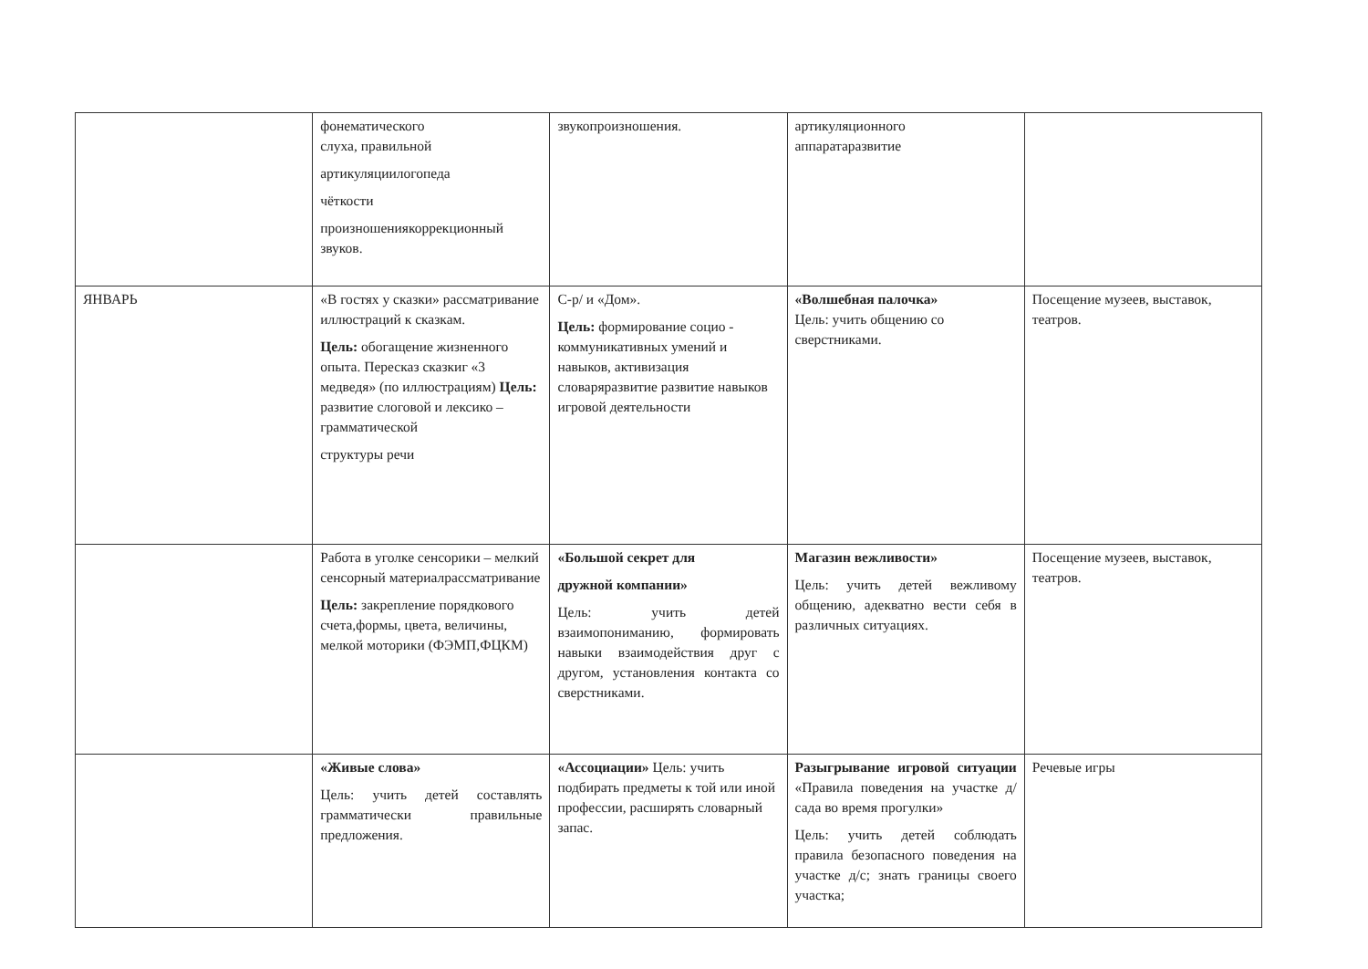| | фонематического слуха, правильной артикуляциилогопеда чёткости произношениякоррекционный звуков. | звукопроизношения. | артикуляционного аппаратаразвитие | |
| ЯНВАРЬ | «В гостях у сказки» рассматривание иллюстраций к сказкам. Цель: обогащение жизненного опыта. Пересказ сказкиг «3 медведя» (по иллюстрациям) Цель: развитие слоговой и лексико –грамматической структуры речи | С-р/ и «Дом». Цель: формирование социо - коммуникативных умений и навыков, активизация словаряразвитие развитие навыков игровой деятельности | «Волшебная палочка» Цель: учить общению со сверстниками. | Посещение музеев, выставок, театров. |
| | Работа в уголке сенсорики – мелкий сенсорный материалрассматривание Цель: закрепление порядкового счета,формы, цвета, величины, мелкой моторики (ФЭМП,ФЦКМ) | «Большой секрет для дружной компании» Цель: учить детей взаимопониманию, формировать навыки взаимодействия друг с другом, установления контакта со сверстниками. | Магазин вежливости» Цель: учить детей вежливому общению, адекватно вести себя в различных ситуациях. | Посещение музеев, выставок, театров. |
| | «Живые слова» Цель: учить детей составлять грамматически правильные предложения. | «Ассоциации» Цель: учить подбирать предметы к той или иной профессии, расширять словарный запас. | Разыгрывание игровой ситуации «Правила поведения на участке д/сада во время прогулки» Цель: учить детей соблюдать правила безопасного поведения на участке д/с; знать границы своего участка; | Речевые игры |